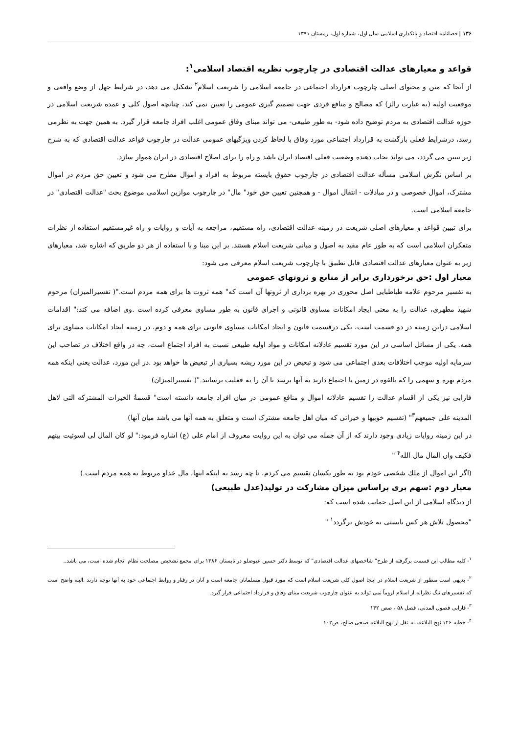۱۳۶ | فصلنامه اقتصاد و بانکداری اسلامی سال اول، شماره اول، زمستان ۱۳۹۱
قواعد و معیارهای عدالت اقتصادی در چارچوب نظریه اقتصاد اسلامی<sup>۱</sup>:
از آنجا که متن و محتوای اصلی چارچوب قرارداد اجتماعی در جامعه اسلامی را شریعت اسلام<sup>۲</sup> تشکیل می دهد، در شرایط جهل از وضع واقعی و موقعیت اولیه (به عبارت رالز) که مصالح و منافع فردی جهت تصمیم گیری عمومی را تعیین نمی کند، چنانچه اصول کلی و عمده شریعت اسلامی در حوزه عدالت اقتصادی به مردم توضیح داده شود- به طور طبیعی- می تواند مبنای وفاق عمومی اغلب افراد جامعه قرار گیرد. به همین جهت به نظرمی رسد، درشرایط فعلی بازگشت به قرارداد اجتماعی مورد وفاق با لحاظ کردن ویژگیهای عمومی عدالت در چارچوب قواعد عدالت اقتصادی که به شرح زیر تبیین می گردد، می تواند نجات دهنده وضعیت فعلی اقتصاد ایران باشد و راه را برای اصلاح اقتصادی در ایران هموار سازد.
بر اساس نگرش اسلامی مسأله عدالت اقتصادی در چارچوب حقوق بایسته مربوط به افراد و اموال مطرح می شود و تعیین حق مردم در اموال مشترک، اموال خصوصی و در مبادلات - انتقال اموال - و همچنین تعیین حق خود" مال" در چارچوب موازین اسلامی موضوع بحث "عدالت اقتصادی" در جامعه اسلامی است.
برای تبیین قواعد و معیارهای اصلی شریعت در زمینه عدالت اقتصادی، راه مستقیم، مراجعه به آیات و روایات و راه غیرمستقیم استفاده از نظرات متفکران اسلامی است که به طور عام مقید به اصول و مبانی شریعت اسلام هستند. بر این مبنا و با استفاده از هر دو طریق که اشاره شد، معیارهای زیر به عنوان معیارهای عدالت اقتصادی قابل تطبیق با چارچوب شریعت اسلام معرفی می شود:
معیار اول :حق برخورداری برابر از منابع و ثروتهای عمومی
به تفسیر مرحوم علامه طباطبایی اصل محوری در بهره برداری از ثروتها آن است که" همه ثروت ها برای همه مردم است."( تفسیرالمیزان) مرحوم شهید مطهری، عدالت را به معنی ایجاد امکانات مساوی قانونی و اجرای قانون به طور مساوی معرفی کرده است .وی اضافه می کند:" اقدامات اسلامی دراین زمینه در دو قسمت است، یکی درقسمت قانون و ایجاد امکانات مساوی قانونی برای همه و دوم، در زمینه ایجاد امکانات مساوی برای همه. یکی از مسائل اساسی در این مورد تقسیم عادلانه امکانات و مواد اولیه طبیعی نسبت به افراد اجتماع است، چه در واقع اختلاف در تصاحب این سرمایه اولیه موجب اختلافات بعدی اجتماعی می شود و تبعیض در این مورد ریشه بسیاری از تبعیض ها خواهد بود .در این مورد، عدالت یعنی اینکه همه مردم بهره و سهمی را که بالقوه در زمین یا اجتماع دارند به آنها برسد تا آن را به فعلیت برسانند."( تفسیرالمیزان)
فارابی نیز یکی از اقسام عدالت را تقسیم عادلانه اموال و منافع عمومی در میان افراد جامعه دانسته است" قسمةُ الخیرات المشترکه التی لاهل المدینه علی جمیعهم<sup>۳</sup>" (تقسیم خوبیها و خیراتی که میان اهل جامعه مشترک است و متعلق به همه آنها می باشد میان آنها)
در این زمینه روایات زیادی وجود دارند که از آن جمله می توان به این روایت معروف از امام علی (ع) اشاره فرمود:" لو کان المال لی لسوئیت بینهم فکیف وان المال مال الله<sup>۴</sup> "
(اگر این اموال از ملك شخصی خودم بود به طور یکسان تقسیم می کردم، تا چه رسد به اینکه اینها، مال خداو مربوط به همه مردم است.)
معیار دوم :سهم بری براساس میزان مشارکت در تولید(عدل طبیعی)
از دیدگاه اسلامی از این اصل حمایت شده است که:
"محصول تلاش هر کس بایستی به خودش برگردد<sup>۱</sup> "
<sup>۱</sup>- کلیه مطالب این قسمت برگرفته از طرح" شاخصهای عدالت اقتصادی" که توسط دکتر حسین عیوضلو در تابستان ۱۳۸۶ برای مجمع تشخیص مصلحت نظام انجام شده است، می باشد..
<sup>۲</sup>- بدیهی است منظور از شریعت اسلام در اینجا اصول کلی شریعت اسلام است که مورد قبول مسلمانان جامعه است و آنان در رفتار و روابط اجتماعی خود به آنها توجه دارند .البته واضح است که تفسیرهای تنگ نظرانه از اسلام لزوماً نمی تواند به عنوان چارچوب شریعت مبنای وفاق و قرارداد اجتماعی قرار گیرد.
<sup>۳</sup>- فارابی فصول المدنی، فصل ۵۸ ، صص ۱۴۲
<sup>۴</sup>- خطبه ۱۲۶ نهج البلاغه، به نقل از نهج البلاغه صبحی صالح، ص۱۰۲